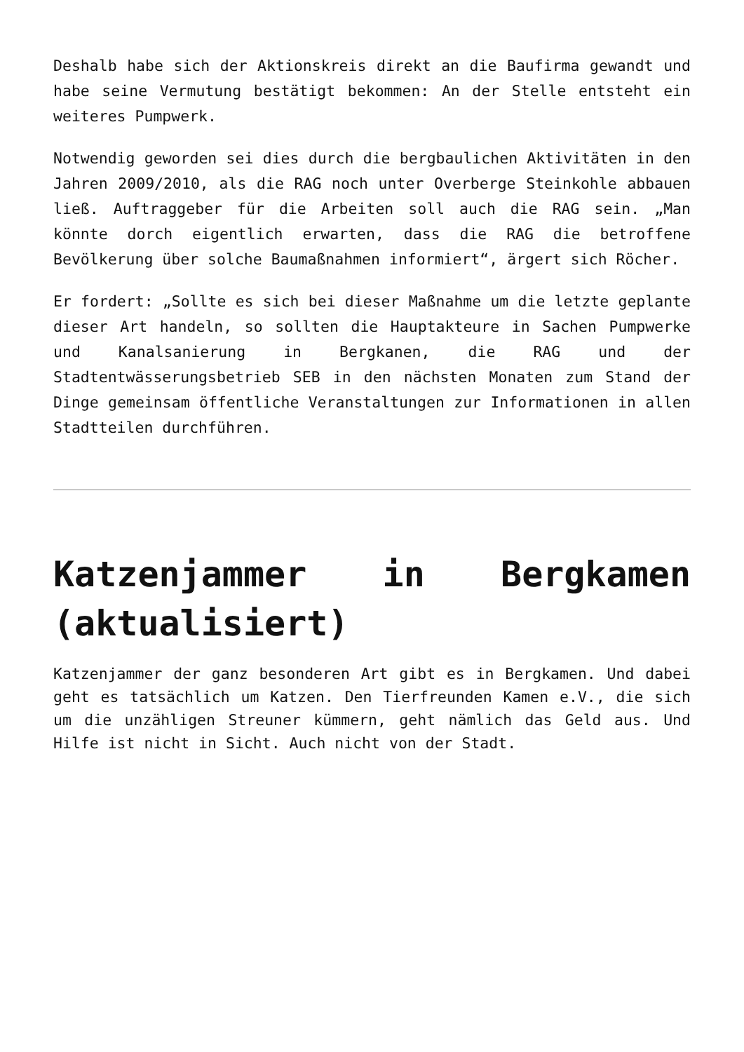Deshalb habe sich der Aktionskreis direkt an die Baufirma gewandt und habe seine Vermutung bestätigt bekommen: An der Stelle entsteht ein weiteres Pumpwerk.
Notwendig geworden sei dies durch die bergbaulichen Aktivitäten in den Jahren 2009/2010, als die RAG noch unter Overberge Steinkohle abbauen ließ. Auftraggeber für die Arbeiten soll auch die RAG sein. „Man könnte dorch eigentlich erwarten, dass die RAG die betroffene Bevölkerung über solche Baumaßnahmen informiert“, ärgert sich Röcher.
Er fordert: „Sollte es sich bei dieser Maßnahme um die letzte geplante dieser Art handeln, so sollten die Hauptakteure in Sachen Pumpwerke und Kanalsanierung in Bergkanen, die RAG und der Stadtentwässerungsbetrieb SEB in den nächsten Monaten zum Stand der Dinge gemeinsam öffentliche Veranstaltungen zur Informationen in allen Stadtteilen durchführen.
Katzenjammer in Bergkamen (aktualisiert)
Katzenjammer der ganz besonderen Art gibt es in Bergkamen. Und dabei geht es tatsächlich um Katzen. Den Tierfreunden Kamen e.V., die sich um die unzähligen Streuner kümmern, geht nämlich das Geld aus. Und Hilfe ist nicht in Sicht. Auch nicht von der Stadt.